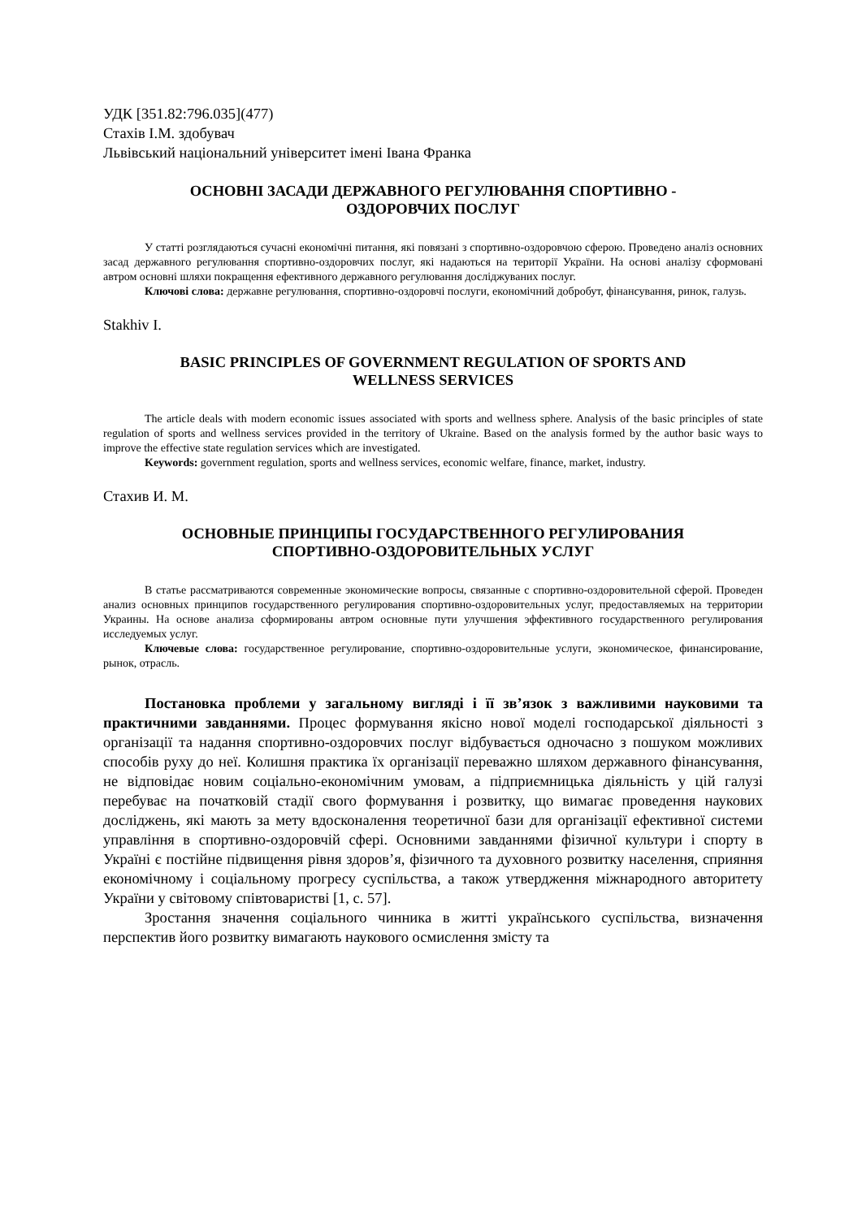УДК [351.82:796.035](477)
Стахів І.М. здобувач
Львівський національний університет імені Івана Франка
ОСНОВНІ ЗАСАДИ ДЕРЖАВНОГО РЕГУЛЮВАННЯ СПОРТИВНО -
ОЗДОРОВЧИХ ПОСЛУГ
У статті розглядаються сучасні економічні питання, які повязані з спортивно-оздоровчою сферою. Проведено аналіз основних засад державного регулювання спортивно-оздоровчих послуг, які надаються на території України. На основі аналізу сформовані автром основні шляхи покращення ефективного державного регулювання досліджуваних послуг.
Ключові слова: державне регулювання, спортивно-оздоровчі послуги, економічний добробут, фінансування, ринок, галузь.
Stakhiv I.
BASIC PRINCIPLES OF GOVERNMENT REGULATION OF SPORTS AND
WELLNESS SERVICES
The article deals with modern economic issues associated with sports and wellness sphere. Analysis of the basic principles of state regulation of sports and wellness services provided in the territory of Ukraine. Based on the analysis formed by the author basic ways to improve the effective state regulation services which are investigated.
Keywords: government regulation, sports and wellness services, economic welfare, finance, market, industry.
Стахив И. М.
ОСНОВНЫЕ ПРИНЦИПЫ ГОСУДАРСТВЕННОГО РЕГУЛИРОВАНИЯ
СПОРТИВНО-ОЗДОРОВИТЕЛЬНЫХ УСЛУГ
В статье рассматриваются современные экономические вопросы, связанные с спортивно-оздоровительной сферой. Проведен анализ основных принципов государственного регулирования спортивно-оздоровительных услуг, предоставляемых на территории Украины. На основе анализа сформированы автром основные пути улучшения эффективного государственного регулирования исследуемых услуг.
Ключевые слова: государственное регулирование, спортивно-оздоровительные услуги, экономическое, финансирование, рынок, отрасль.
Постановка проблеми у загальному вигляді і її зв’язок з важливими науковими та практичними завданнями. Процес формування якісно нової моделі господарської діяльності з організації та надання спортивно-оздоровчих послуг відбувається одночасно з пошуком можливих способів руху до неї. Колишня практика їх організації переважно шляхом державного фінансування, не відповідає новим соціально-економічним умовам, а підприємницька діяльність у цій галузі перебуває на початковій стадії свого формування і розвитку, що вимагає проведення наукових досліджень, які мають за мету вдосконалення теоретичної бази для організації ефективної системи управління в спортивно-оздоровчій сфері. Основними завданнями фізичної культури і спорту в Україні є постійне підвищення рівня здоров’я, фізичного та духовного розвитку населення, сприяння економічному і соціальному прогресу суспільства, а також утвердження міжнародного авторитету України у світовому співтоваристві [1, с. 57].
Зростання значення соціального чинника в житті українського суспільства, визначення перспектив його розвитку вимагають наукового осмислення змісту та